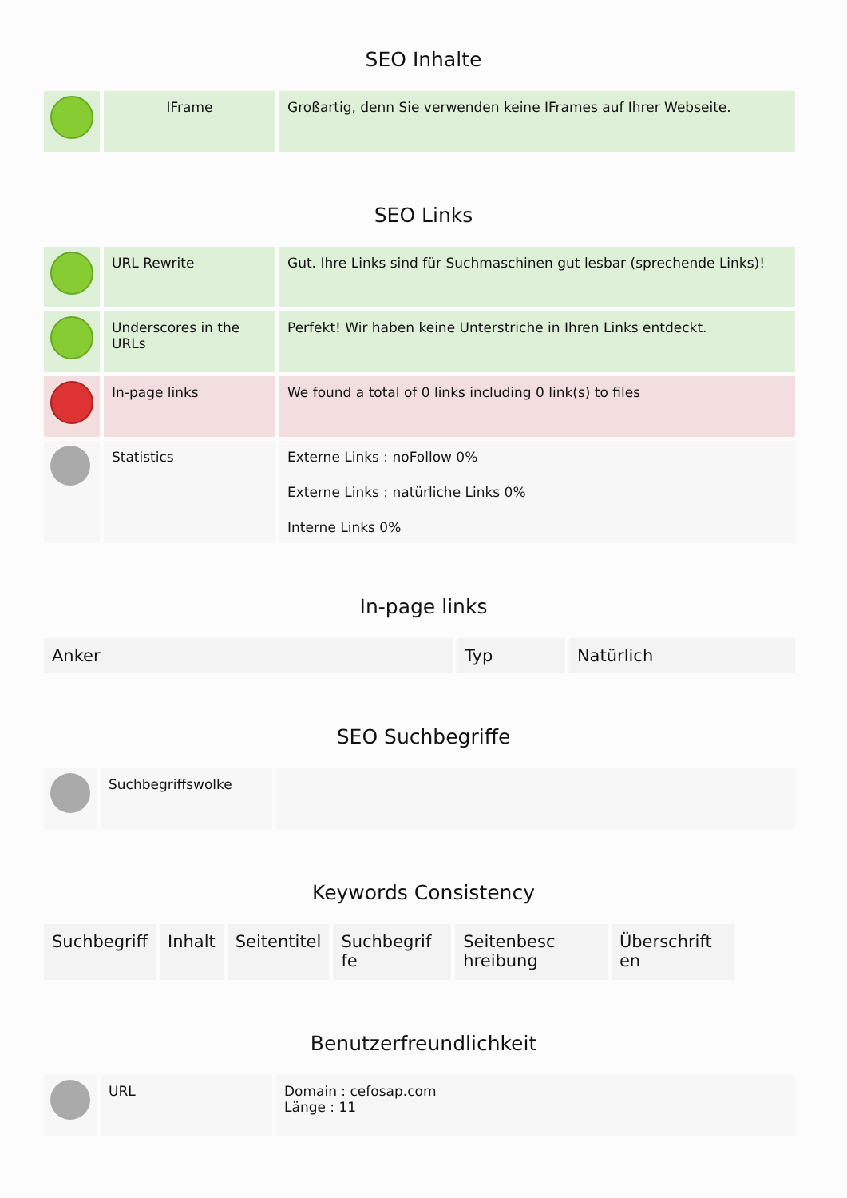SEO Inhalte
| | IFrame | Großartig, denn Sie verwenden keine IFrames auf Ihrer Webseite. |
SEO Links
| | URL Rewrite | Gut. Ihre Links sind für Suchmaschinen gut lesbar (sprechende Links)! |
| | Underscores in the URLs | Perfekt! Wir haben keine Unterstriche in Ihren Links entdeckt. |
| | In-page links | We found a total of 0 links including 0 link(s) to files |
| | Statistics | Externe Links : noFollow 0% Externe Links : natürliche Links 0% Interne Links 0% |
In-page links
| Anker | Typ | Natürlich |
| --- | --- | --- |
SEO Suchbegriffe
| | Suchbegriffswolke | |
Keywords Consistency
| Suchbegriff | Inhalt | Seitentitel | Suchbegrif fe | Seitenbesc hreibung | Überschrift en |
| --- | --- | --- | --- | --- | --- |
Benutzerfreundlichkeit
| | URL | Domain : cefosap.com Länge : 11 |